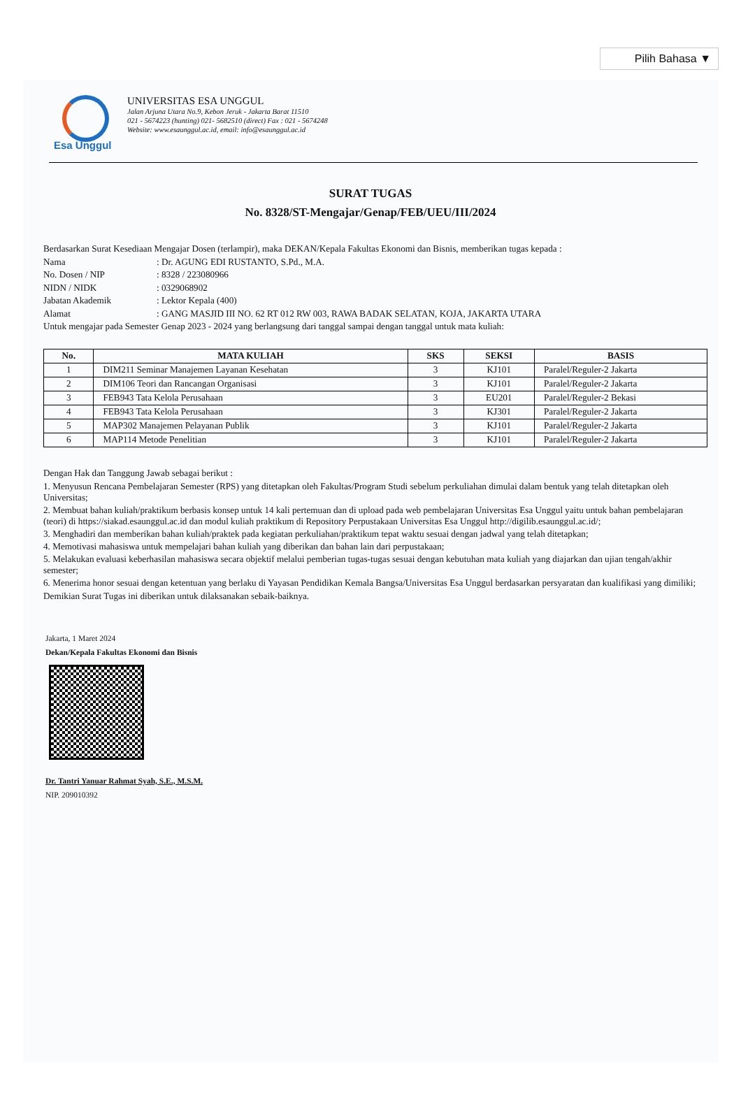Pilih Bahasa ▼
Esa Unggul
UNIVERSITAS ESA UNGGUL
Jalan Arjuna Utara No.9, Kebon Jeruk - Jakarta Barat 11510
021 - 5674223 (hunting) 021- 5682510 (direct) Fax : 021 - 5674248
Website: www.esaunggul.ac.id, email: info@esaunggul.ac.id
SURAT TUGAS
No. 8328/ST-Mengajar/Genap/FEB/UEU/III/2024
Berdasarkan Surat Kesediaan Mengajar Dosen (terlampir), maka DEKAN/Kepala Fakultas Ekonomi dan Bisnis, memberikan tugas kepada :
Nama: Dr. AGUNG EDI RUSTANTO, S.Pd., M.A.
No. Dosen / NIP: 8328 / 223080966
NIDN / NIDK: 0329068902
Jabatan Akademik: Lektor Kepala (400)
Alamat: GANG MASJID III NO. 62 RT 012 RW 003, RAWA BADAK SELATAN, KOJA, JAKARTA UTARA
Untuk mengajar pada Semester Genap 2023 - 2024 yang berlangsung dari tanggal sampai dengan tanggal untuk mata kuliah:
| No. | MATA KULIAH | SKS | SEKSI | BASIS |
| --- | --- | --- | --- | --- |
| 1 | DIM211 Seminar Manajemen Layanan Kesehatan | 3 | KJ101 | Paralel/Reguler-2 Jakarta |
| 2 | DIM106 Teori dan Rancangan Organisasi | 3 | KJ101 | Paralel/Reguler-2 Jakarta |
| 3 | FEB943 Tata Kelola Perusahaan | 3 | EU201 | Paralel/Reguler-2 Bekasi |
| 4 | FEB943 Tata Kelola Perusahaan | 3 | KJ301 | Paralel/Reguler-2 Jakarta |
| 5 | MAP302 Manajemen Pelayanan Publik | 3 | KJ101 | Paralel/Reguler-2 Jakarta |
| 6 | MAP114 Metode Penelitian | 3 | KJ101 | Paralel/Reguler-2 Jakarta |
Dengan Hak dan Tanggung Jawab sebagai berikut :
1. Menyusun Rencana Pembelajaran Semester (RPS) yang ditetapkan oleh Fakultas/Program Studi sebelum perkuliahan dimulai dalam bentuk yang telah ditetapkan oleh Universitas;
2. Membuat bahan kuliah/praktikum berbasis konsep untuk 14 kali pertemuan dan di upload pada web pembelajaran Universitas Esa Unggul yaitu untuk bahan pembelajaran (teori) di https://siakad.esaunggul.ac.id dan modul kuliah praktikum di Repository Perpustakaan Universitas Esa Unggul http://digilib.esaunggul.ac.id/;
3. Menghadiri dan memberikan bahan kuliah/praktek pada kegiatan perkuliahan/praktikum tepat waktu sesuai dengan jadwal yang telah ditetapkan;
4. Memotivasi mahasiswa untuk mempelajari bahan kuliah yang diberikan dan bahan lain dari perpustakaan;
5. Melakukan evaluasi keberhasilan mahasiswa secara objektif melalui pemberian tugas-tugas sesuai dengan kebutuhan mata kuliah yang diajarkan dan ujian tengah/akhir semester;
6. Menerima honor sesuai dengan ketentuan yang berlaku di Yayasan Pendidikan Kemala Bangsa/Universitas Esa Unggul berdasarkan persyaratan dan kualifikasi yang dimiliki;
Demikian Surat Tugas ini diberikan untuk dilaksanakan sebaik-baiknya.
Jakarta, 1 Maret 2024
Dekan/Kepala Fakultas Ekonomi dan Bisnis
Dr. Tantri Yanuar Rahmat Syah, S.E., M.S.M.
NIP. 209010392